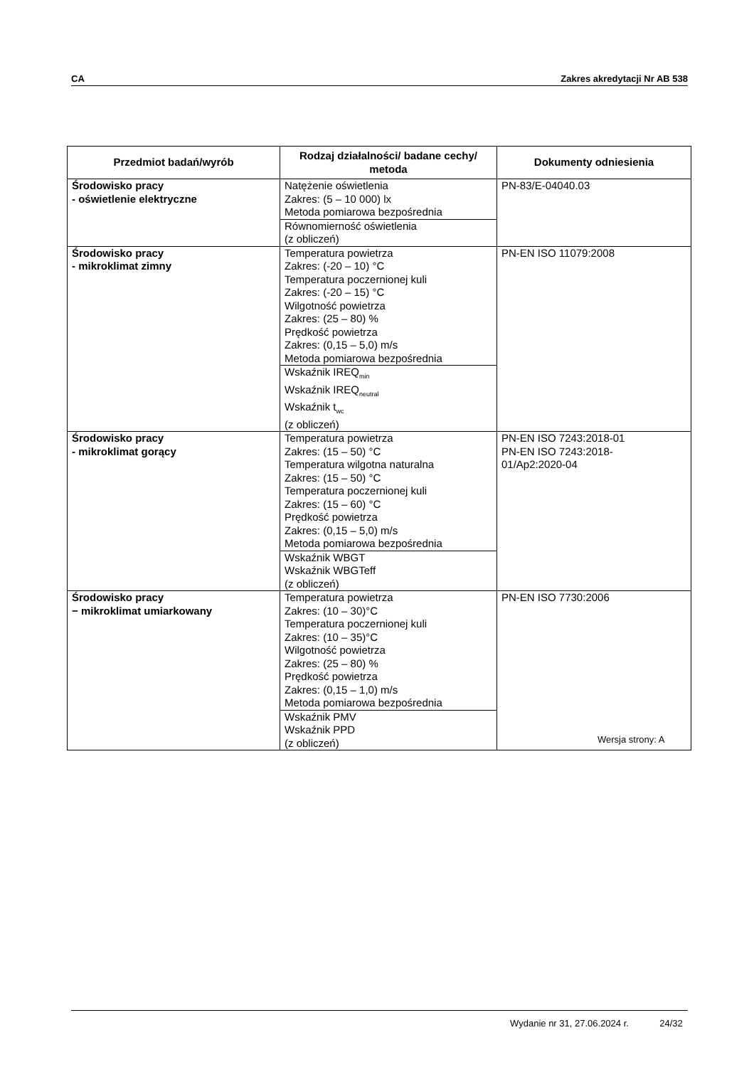CA Zakres akredytacji Nr AB 538
| Przedmiot badań/wyrób | Rodzaj działalności/ badane cechy/ metoda | Dokumenty odniesienia |
| --- | --- | --- |
| Środowisko pracy - oświetlenie elektryczne | Natężenie oświetlenia Zakres: (5 – 10 000) lx Metoda pomiarowa bezpośrednia | PN-83/E-04040.03 |
| | Równomierność oświetlenia (z obliczeń) | |
| Środowisko pracy - mikroklimat zimny | Temperatura powietrza Zakres: (-20 – 10) °C Temperatura poczernionej kuli Zakres: (-20 – 15) °C Wilgotność powietrza Zakres: (25 – 80) % Prędkość powietrza Zakres: (0,15 – 5,0) m/s Metoda pomiarowa bezpośrednia | PN-EN ISO 11079:2008 |
| | Wskaźnik IREQ<sub>min</sub> Wskaźnik IREQ<sub>neutral</sub> Wskaźnik t<sub>wc</sub> (z obliczeń) | |
| Środowisko pracy - mikroklimat gorący | Temperatura powietrza Zakres: (15 – 50) °C Temperatura wilgotna naturalna Zakres: (15 – 50) °C Temperatura poczernionej kuli Zakres: (15 – 60) °C Prędkość powietrza Zakres: (0,15 – 5,0) m/s Metoda pomiarowa bezpośrednia | PN-EN ISO 7243:2018-01 PN-EN ISO 7243:2018- 01/Ap2:2020-04 |
| | Wskaźnik WBGT Wskaźnik WBGTeff (z obliczeń) | |
| Środowisko pracy − mikroklimat umiarkowany | Temperatura powietrza Zakres: (10 – 30)°C Temperatura poczernionej kuli Zakres: (10 – 35)°C Wilgotność powietrza Zakres: (25 – 80) % Prędkość powietrza Zakres: (0,15 – 1,0) m/s Metoda pomiarowa bezpośrednia | PN-EN ISO 7730:2006 |
| | Wskaźnik PMV Wskaźnik PPD (z obliczeń) | |
Wersja strony: A
Wydanie nr 31, 27.06.2024 r. 24/32